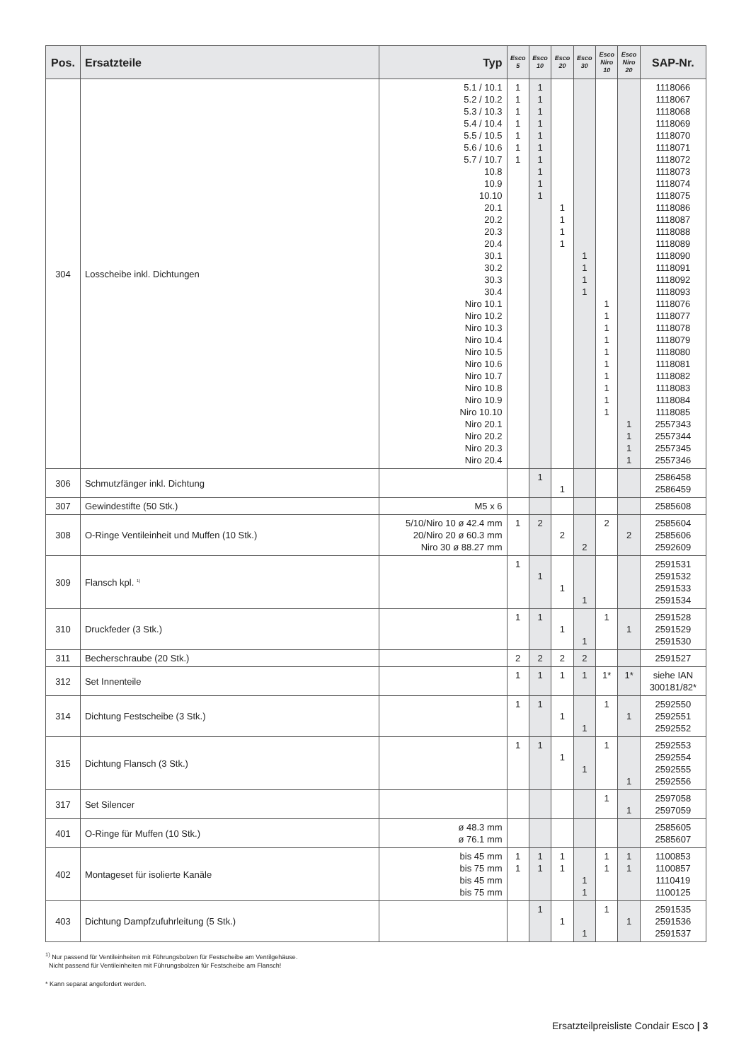| Pos. | Ersatzteile | Typ | Esco 5 | Esco 10 | Esco 20 | Esco 30 | Esco Niro 10 | Esco Niro 20 | SAP-Nr. |
| --- | --- | --- | --- | --- | --- | --- | --- | --- | --- |
| 304 | Losscheibe inkl. Dichtungen | 5.1 / 10.1 5.2 / 10.2 5.3 / 10.3 5.4 / 10.4 5.5 / 10.5 5.6 / 10.6 5.7 / 10.7 10.8 10.9 10.10 20.1 20.2 20.3 20.4 30.1 30.2 30.3 30.4 Niro 10.1 Niro 10.2 Niro 10.3 Niro 10.4 Niro 10.5 Niro 10.6 Niro 10.7 Niro 10.8 Niro 10.9 Niro 10.10 Niro 20.1 Niro 20.2 Niro 20.3 Niro 20.4 | 1 1 1 1 1 1 1 | 1 1 1 1 1 1 1 1 1 1 | 1 1 1 1 | 1 1 1 1 | 1 1 1 1 1 1 1 1 1 1 | 1 1 1 1 | 1118066 1118067 1118068 1118069 1118070 1118071 1118072 1118073 1118074 1118075 1118086 1118087 1118088 1118089 1118090 1118091 1118092 1118093 1118076 1118077 1118078 1118079 1118080 1118081 1118082 1118083 1118084 1118085 2557343 2557344 2557345 2557346 |
| 306 | Schmutzfänger inkl. Dichtung | | | 1 | 1 | | | | 2586458 2586459 |
| 307 | Gewindestifte (50 Stk.) | M5 x 6 | | | | | | | 2585608 |
| 308 | O-Ringe Ventileinheit und Muffen (10 Stk.) | 5/10/Niro 10 ø 42.4 mm 20/Niro 20 ø 60.3 mm Niro 30 ø 88.27 mm | 1 | 2 | 2 | 2 | 2 | 2 | 2585604 2585606 2592609 |
| 309 | Flansch kpl. <sup>1)</sup> | | 1 | 1 | 1 | 1 | | | 2591531 2591532 2591533 2591534 |
| 310 | Druckfeder (3 Stk.) | | 1 | 1 | 1 | 1 | 1 | 1 | 2591528 2591529 2591530 |
| 311 | Becherschraube (20 Stk.) | | 2 | 2 | 2 | 2 | | | 2591527 |
| 312 | Set Innenteile | | 1 | 1 | 1 | 1 | 1* | 1* | siehe IAN 300181/82* |
| 314 | Dichtung Festscheibe (3 Stk.) | | 1 | 1 | 1 | 1 | 1 | 1 | 2592550 2592551 2592552 |
| 315 | Dichtung Flansch (3 Stk.) | | 1 | 1 | 1 | 1 | 1 | 1 | 2592553 2592554 2592555 2592556 |
| 317 | Set Silencer | | | | | | 1 | 1 | 2597058 2597059 |
| 401 | O-Ringe für Muffen (10 Stk.) | ø 48.3 mm ø 76.1 mm | | | | | | | 2585605 2585607 |
| 402 | Montageset für isolierte Kanäle | bis 45 mm bis 75 mm bis 45 mm bis 75 mm | 1 1 | 1 1 | 1 1 | 1 1 | 1 1 | 1 1 | 1100853 1100857 1110419 1100125 |
| 403 | Dichtung Dampfzufuhrleitung (5 Stk.) | | | 1 | 1 | 1 | 1 | 1 | 2591535 2591536 2591537 |
<sup>1)</sup> Nur passend für Ventileinheiten mit Führungsbolzen für Festscheibe am Ventilgehäuse.
Nicht passend für Ventileinheiten mit Führungsbolzen für Festscheibe am Flansch!
* Kann separat angefordert werden.
Ersatzteilpreisliste Condair Esco | 3